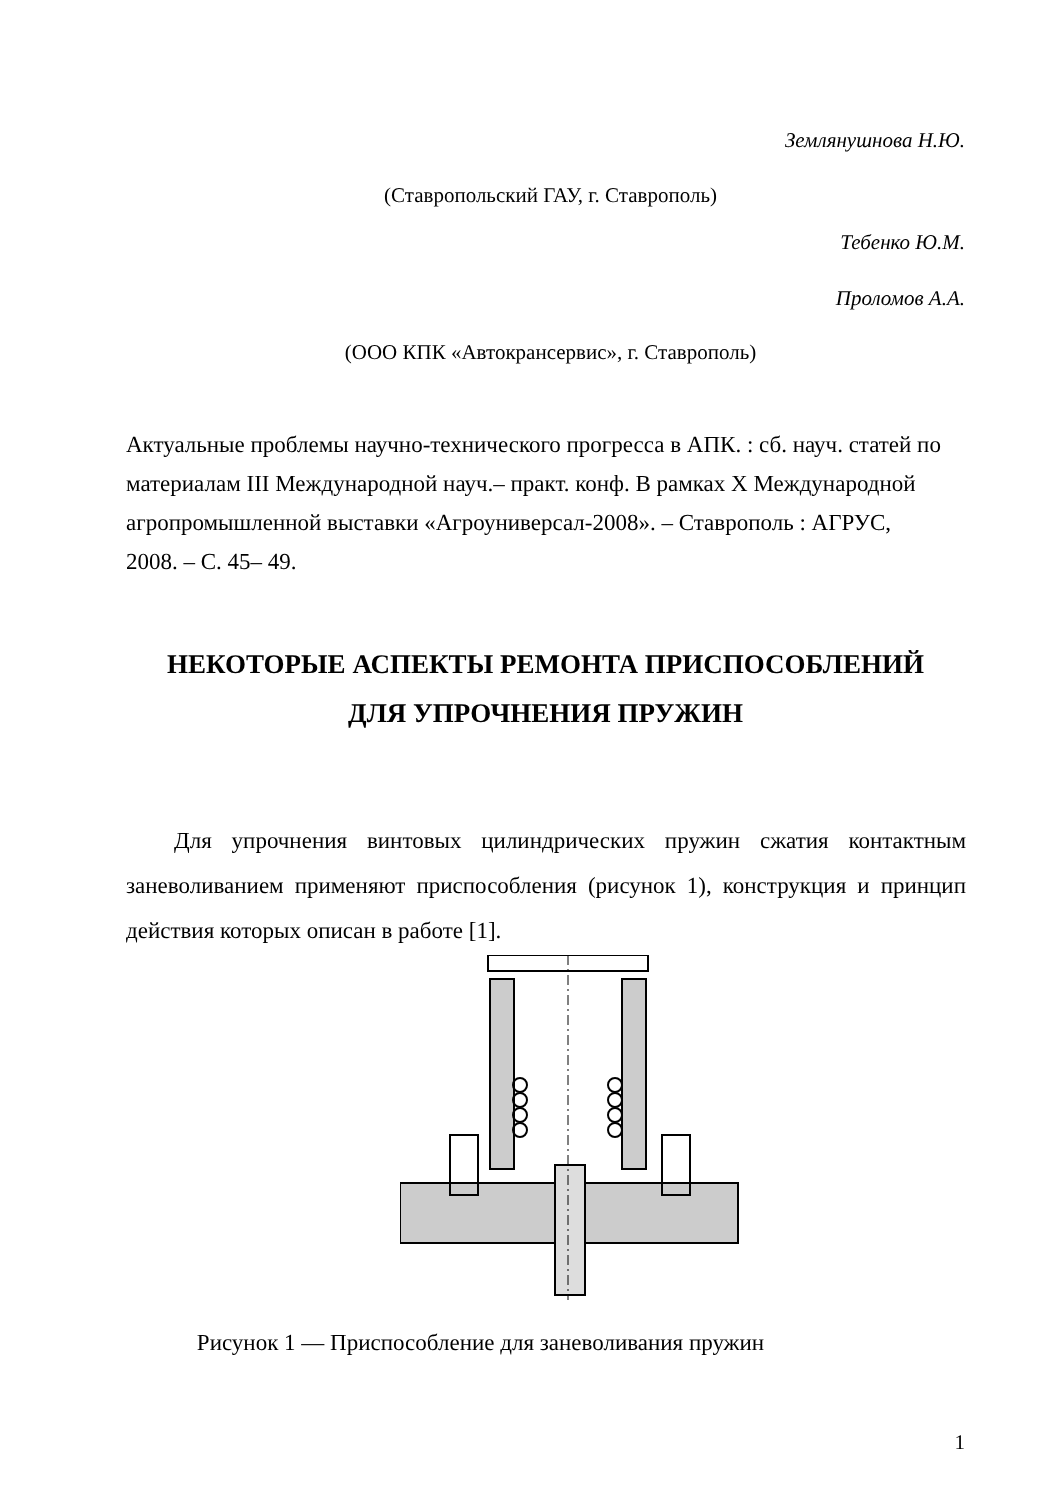Землянушнова Н.Ю.
(Ставропольский ГАУ, г. Ставрополь)
Тебенко Ю.М.
Проломов А.А.
(ООО КПК «Автокрансервис», г. Ставрополь)
Актуальные проблемы научно-технического прогресса в АПК. : сб. науч. статей по материалам III Международной науч.– практ. конф. В рамках X Международной агропромышленной выставки «Агроуниверсал-2008». – Ставрополь : АГРУС, 2008. – С. 45– 49.
НЕКОТОРЫЕ АСПЕКТЫ РЕМОНТА ПРИСПОСОБЛЕНИЙ
ДЛЯ УПРОЧНЕНИЯ ПРУЖИН
Для упрочнения винтовых цилиндрических пружин сжатия контактным заневоливанием применяют приспособления (рисунок 1), конструкция и принцип действия которых описан в работе [1].
Рисунок 1 ― Приспособление для заневоливания пружин
1